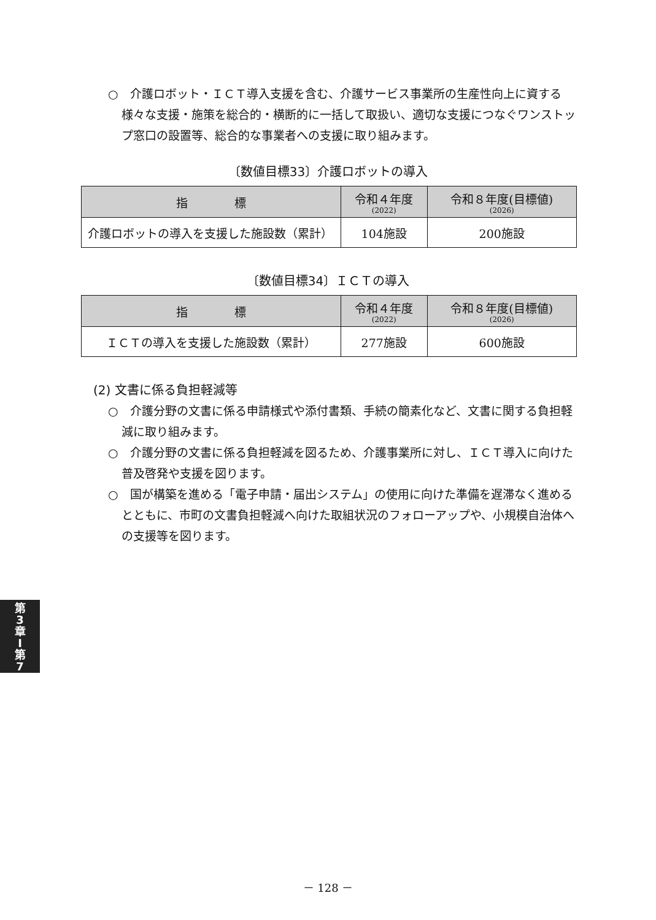○　介護ロボット・ＩＣＴ導入支援を含む、介護サービス事業所の生産性向上に資する様々な支援・施策を総合的・横断的に一括して取扱い、適切な支援につなぐワンストップ窓口の設置等、総合的な事業者への支援に取り組みます。
〔数値目標33〕介護ロボットの導入
| 指 標 | 令和４年度 (2022) | 令和８年度(目標値) (2026) |
| --- | --- | --- |
| 介護ロボットの導入を支援した施設数（累計） | 104施設 | 200施設 |
〔数値目標34〕ＩＣＴの導入
| 指 標 | 令和４年度 (2022) | 令和８年度(目標値) (2026) |
| --- | --- | --- |
| ＩＣＴの導入を支援した施設数（累計） | 277施設 | 600施設 |
(2) 文書に係る負担軽減等
○　介護分野の文書に係る申請様式や添付書類、手続の簡素化など、文書に関する負担軽減に取り組みます。
○　介護分野の文書に係る負担軽減を図るため、介護事業所に対し、ＩＣＴ導入に向けた普及啓発や支援を図ります。
○　国が構築を進める「電子申請・届出システム」の使用に向けた準備を遅滞なく進めるとともに、市町の文書負担軽減へ向けた取組状況のフォローアップや、小規模自治体への支援等を図ります。
第
3
章
I
第
7
－ 128 －